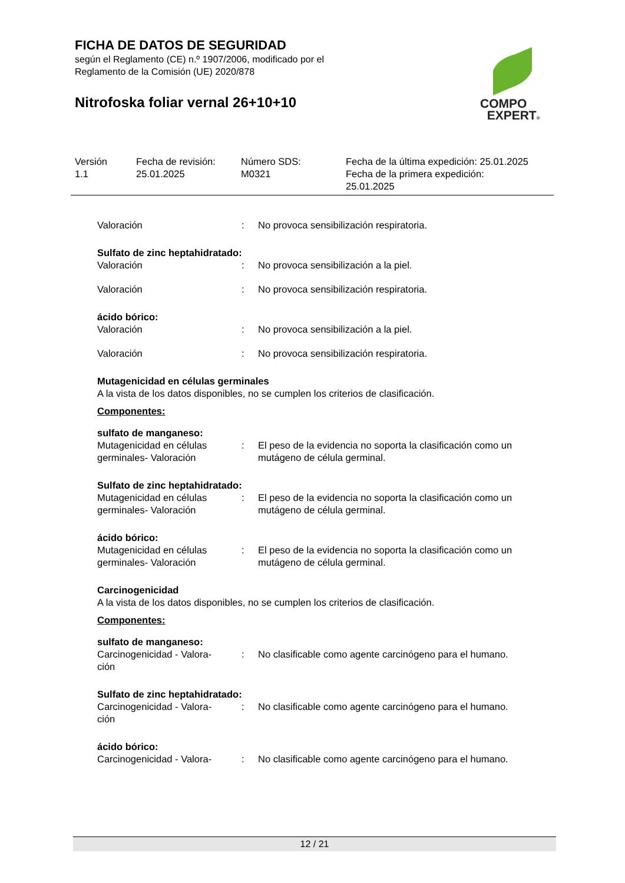FICHA DE DATOS DE SEGURIDAD
según el Reglamento (CE) n.º 1907/2006, modificado por el
Reglamento de la Comisión (UE) 2020/878
Nitrofoska foliar vernal 26+10+10
COMPO
EXPERT®
Versión
1.1
Fecha de revisión:
25.01.2025
Número SDS:
M0321
Fecha de la última expedición: 25.01.2025
Fecha de la primera expedición:
25.01.2025
Valoración : No provoca sensibilización respiratoria.
Sulfato de zinc heptahidratado:
Valoración : No provoca sensibilización a la piel.
Valoración : No provoca sensibilización respiratoria.
ácido bórico:
Valoración : No provoca sensibilización a la piel.
Valoración : No provoca sensibilización respiratoria.
Mutagenicidad en células germinales
A la vista de los datos disponibles, no se cumplen los criterios de clasificación.
Componentes:
sulfato de manganeso:
Mutagenicidad en células germinales- Valoración
: El peso de la evidencia no soporta la clasificación como un mutágeno de célula germinal.
Sulfato de zinc heptahidratado:
Mutagenicidad en células germinales- Valoración
: El peso de la evidencia no soporta la clasificación como un mutágeno de célula germinal.
ácido bórico:
Mutagenicidad en células germinales- Valoración
: El peso de la evidencia no soporta la clasificación como un mutágeno de célula germinal.
Carcinogenicidad
A la vista de los datos disponibles, no se cumplen los criterios de clasificación.
Componentes:
sulfato de manganeso:
Carcinogenicidad - Valora-
ción
: No clasificable como agente carcinógeno para el humano.
Sulfato de zinc heptahidratado:
Carcinogenicidad - Valora-
ción
: No clasificable como agente carcinógeno para el humano.
ácido bórico:
Carcinogenicidad - Valora-
: No clasificable como agente carcinógeno para el humano.
12 / 21